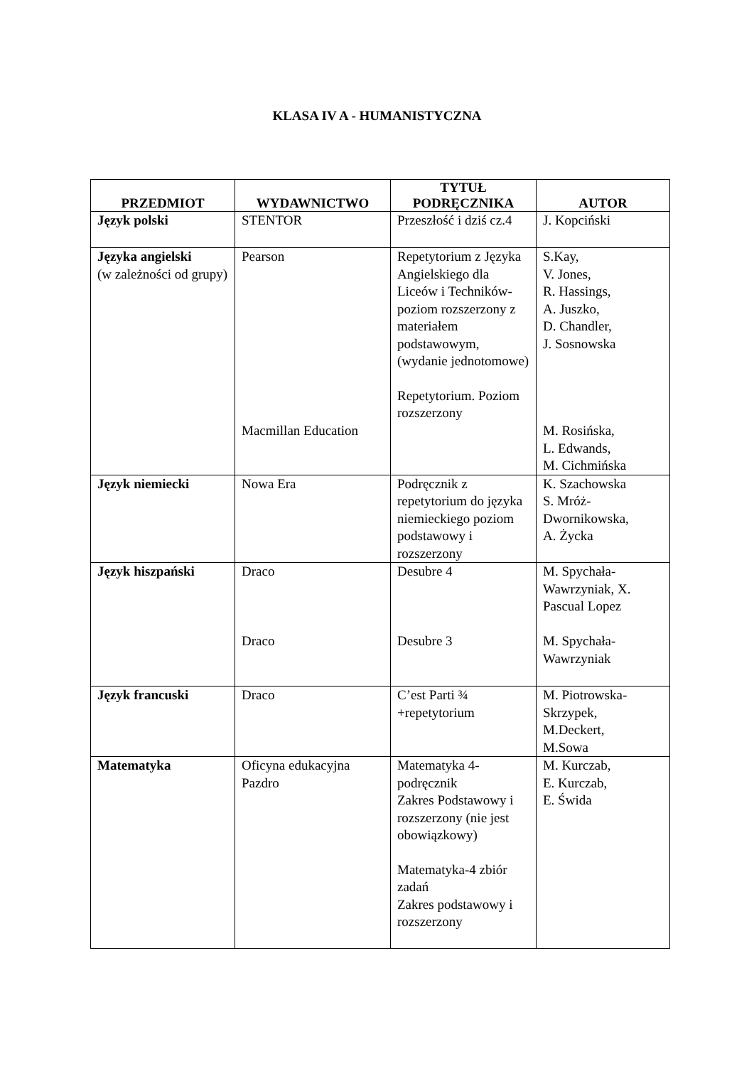KLASA IV A - HUMANISTYCZNA
| PRZEDMIOT | WYDAWNICTWO | TYTUŁ PODRĘCZNIKA | AUTOR |
| --- | --- | --- | --- |
| Język polski | STENTOR | Przeszłość i dziś cz.4 | J. Kopciński |
| Języka angielski (w zależności od grupy) | Pearson Macmillan Education | Repetytorium z Języka Angielskiego dla Liceów i Techników- poziom rozszerzony z materiałem podstawowym, (wydanie jednotomowe) Repetytorium. Poziom rozszerzony | S.Kay, V. Jones, R. Hassings, A. Juszko, D. Chandler, J. Sosnowska M. Rosińska, L. Edwands, M. Cichmińska |
| Język niemiecki | Nowa Era | Podręcznik z repetytorium do języka niemieckiego poziom podstawowy i rozszerzony | K. Szachowska S. Mróż-Dwornikowska, A. Życka |
| Język hiszpański | Draco Draco | Desubre 4 Desubre 3 | M. Spychała-Wawrzyniak, X. Pascual Lopez M. Spychała-Wawrzyniak |
| Język francuski | Draco | C’est Parti ¾ +repetytorium | M. Piotrowska-Skrzypek, M.Deckert, M.Sowa |
| Matematyka | Oficyna edukacyjna Pazdro | Matematyka 4-podręcznik Zakres Podstawowy i rozszerzony (nie jest obowiązkowy) Matematyka-4 zbiór zadań Zakres podstawowy i rozszerzony | M. Kurczab, E. Kurczab, E. Świda |